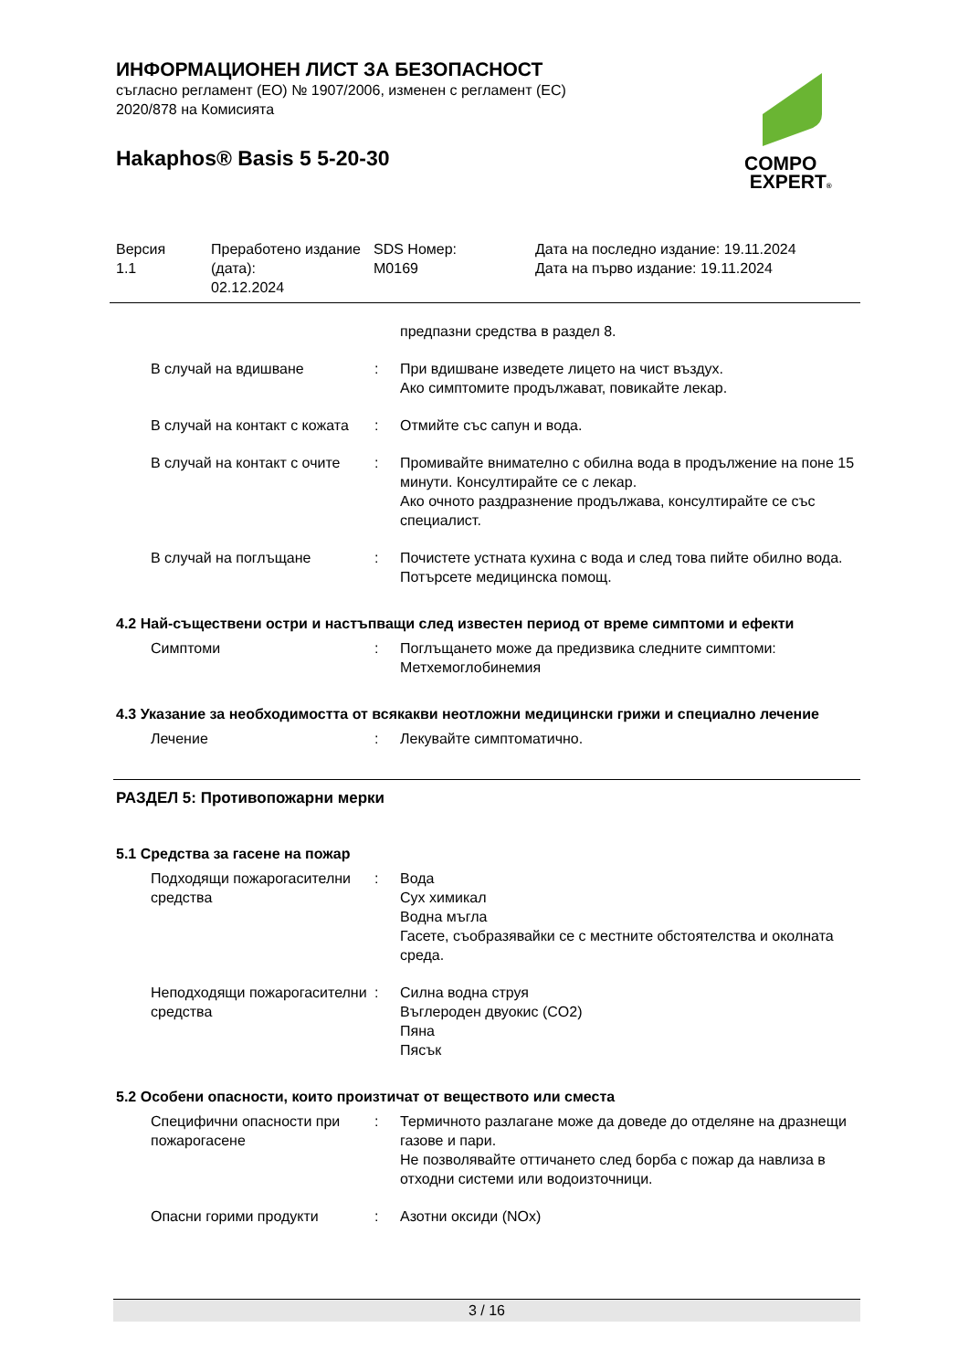ИНФОРМАЦИОНЕН ЛИСТ ЗА БЕЗОПАСНОСТ
съгласно регламент (ЕО) № 1907/2006, изменен с регламент (ЕС) 2020/878 на Комисията
Hakaphos® Basis 5 5-20-30
COMPO
EXPERT®
| Версия 1.1 | Преработено издание (дата): 02.12.2024 | SDS Номер: M0169 | Дата на последно издание: 19.11.2024 Дата на първо издание: 19.11.2024 |
| | | предпазни средства в раздел 8. |
| В случай на вдишване | : | При вдишване изведете лицето на чист въздух. Ако симптомите продължават, повикайте лекар. |
| В случай на контакт с кожата | : | Отмийте със сапун и вода. |
| В случай на контакт с очите | : | Промивайте внимателно с обилна вода в продължение на поне 15 минути. Консултирайте се с лекар. Ако очното раздразнение продължава, консултирайте се със специалист. |
| В случай на поглъщане | : | Почистете устната кухина с вода и след това пийте обилно вода. Потърсете медицинска помощ. |
4.2 Най-съществени остри и настъпващи след известен период от време симптоми и ефекти
| Симптоми | : | Поглъщането може да предизвика следните симптоми: Метхемоглобинемия |
4.3 Указание за необходимостта от всякакви неотложни медицински грижи и специално лечение
| Лечение | : | Лекувайте симптоматично. |
РАЗДЕЛ 5: Противопожарни мерки
5.1 Средства за гасене на пожар
| Подходящи пожарогасителни средства | : | Вода Сух химикал Водна мъгла Гасете, съобразявайки се с местните обстоятелства и околната среда. |
| Неподходящи пожарогасителни средства | : | Силна водна струя Въглероден двуокис (CO2) Пяна Пясък |
5.2 Особени опасности, които произтичат от веществото или сместа
| Специфични опасности при пожарогасене | : | Термичното разлагане може да доведе до отделяне на дразнещи газове и пари. Не позволявайте оттичането след борба с пожар да навлиза в отходни системи или водоизточници. |
| Опасни горими продукти | : | Азотни оксиди (NOx) |
3 / 16